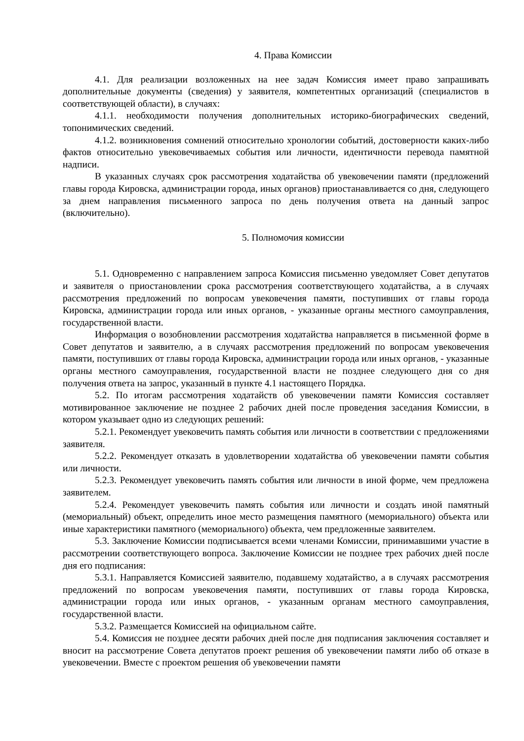4. Права Комиссии
4.1. Для реализации возложенных на нее задач Комиссия имеет право запрашивать дополнительные документы (сведения) у заявителя, компетентных организаций (специалистов в соответствующей области), в случаях:
4.1.1. необходимости получения дополнительных историко-биографических сведений, топонимических сведений.
4.1.2. возникновения сомнений относительно хронологии событий, достоверности каких-либо фактов относительно увековечиваемых события или личности, идентичности перевода памятной надписи.
В указанных случаях срок рассмотрения ходатайства об увековечении памяти (предложений главы города Кировска, администрации города, иных органов) приостанавливается со дня, следующего за днем направления письменного запроса по день получения ответа на данный запрос (включительно).
5. Полномочия комиссии
5.1. Одновременно с направлением запроса Комиссия письменно уведомляет Совет депутатов и заявителя о приостановлении срока рассмотрения соответствующего ходатайства, а в случаях рассмотрения предложений по вопросам увековечения памяти, поступивших от главы города Кировска, администрации города или иных органов, - указанные органы местного самоуправления, государственной власти.
Информация о возобновлении рассмотрения ходатайства направляется в письменной форме в Совет депутатов и заявителю, а в случаях рассмотрения предложений по вопросам увековечения памяти, поступивших от главы города Кировска, администрации города или иных органов, - указанные органы местного самоуправления, государственной власти не позднее следующего дня со дня получения ответа на запрос, указанный в пункте 4.1 настоящего Порядка.
5.2. По итогам рассмотрения ходатайств об увековечении памяти Комиссия составляет мотивированное заключение не позднее 2 рабочих дней после проведения заседания Комиссии, в котором указывает одно из следующих решений:
5.2.1. Рекомендует увековечить память события или личности в соответствии с предложениями заявителя.
5.2.2. Рекомендует отказать в удовлетворении ходатайства об увековечении памяти события или личности.
5.2.3. Рекомендует увековечить память события или личности в иной форме, чем предложена заявителем.
5.2.4. Рекомендует увековечить память события или личности и создать иной памятный (мемориальный) объект, определить иное место размещения памятного (мемориального) объекта или иные характеристики памятного (мемориального) объекта, чем предложенные заявителем.
5.3. Заключение Комиссии подписывается всеми членами Комиссии, принимавшими участие в рассмотрении соответствующего вопроса. Заключение Комиссии не позднее трех рабочих дней после дня его подписания:
5.3.1. Направляется Комиссией заявителю, подавшему ходатайство, а в случаях рассмотрения предложений по вопросам увековечения памяти, поступивших от главы города Кировска, администрации города или иных органов, - указанным органам местного самоуправления, государственной власти.
5.3.2. Размещается Комиссией на официальном сайте.
5.4. Комиссия не позднее десяти рабочих дней после дня подписания заключения составляет и вносит на рассмотрение Совета депутатов проект решения об увековечении памяти либо об отказе в увековечении. Вместе с проектом решения об увековечении памяти